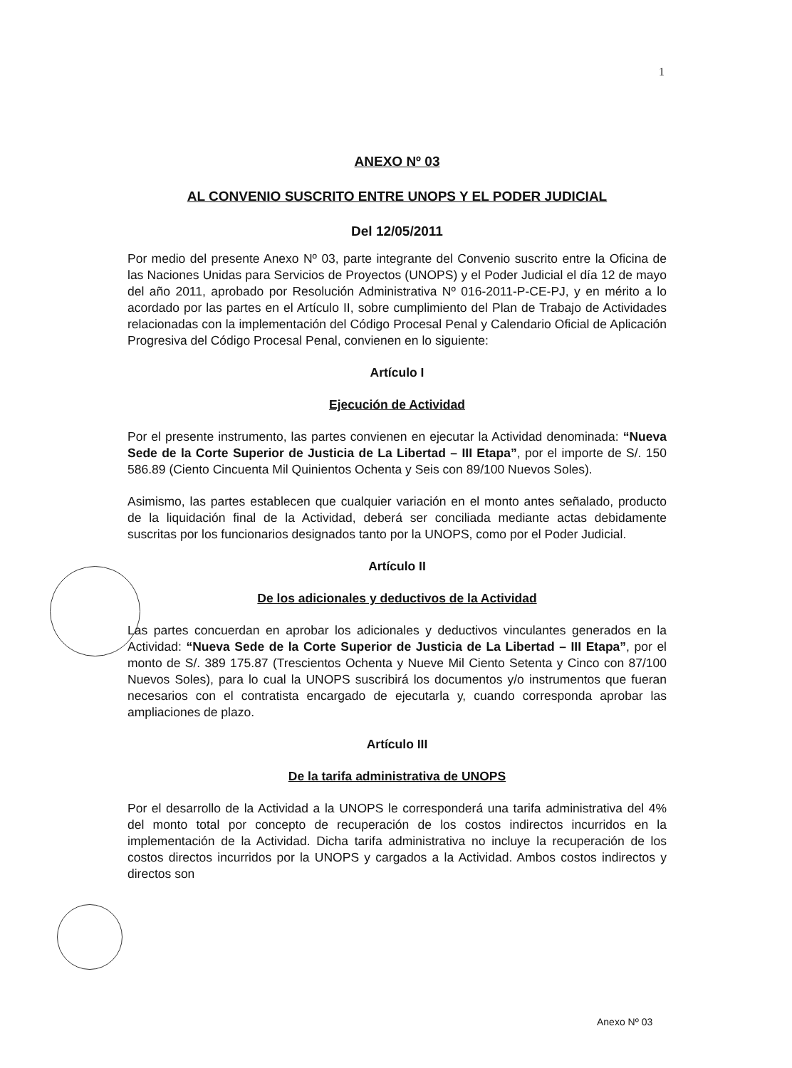1
ANEXO Nº 03
AL CONVENIO SUSCRITO ENTRE UNOPS Y EL PODER JUDICIAL
Del 12/05/2011
Por medio del presente Anexo Nº 03, parte integrante del Convenio suscrito entre la Oficina de las Naciones Unidas para Servicios de Proyectos (UNOPS) y el Poder Judicial el día 12 de mayo del año 2011, aprobado por Resolución Administrativa Nº 016-2011-P-CE-PJ, y en mérito a lo acordado por las partes en el Artículo II, sobre cumplimiento del Plan de Trabajo de Actividades relacionadas con la implementación del Código Procesal Penal y Calendario Oficial de Aplicación Progresiva del Código Procesal Penal, convienen en lo siguiente:
Artículo I
Ejecución de Actividad
Por el presente instrumento, las partes convienen en ejecutar la Actividad denominada: “Nueva Sede de la Corte Superior de Justicia de La Libertad – III Etapa”, por el importe de S/. 150 586.89 (Ciento Cincuenta Mil Quinientos Ochenta y Seis con 89/100 Nuevos Soles).
Asimismo, las partes establecen que cualquier variación en el monto antes señalado, producto de la liquidación final de la Actividad, deberá ser conciliada mediante actas debidamente suscritas por los funcionarios designados tanto por la UNOPS, como por el Poder Judicial.
Artículo II
De los adicionales y deductivos de la Actividad
Las partes concuerdan en aprobar los adicionales y deductivos vinculantes generados en la Actividad: “Nueva Sede de la Corte Superior de Justicia de La Libertad – III Etapa”, por el monto de S/. 389 175.87 (Trescientos Ochenta y Nueve Mil Ciento Setenta y Cinco con 87/100 Nuevos Soles), para lo cual la UNOPS suscribirá los documentos y/o instrumentos que fueran necesarios con el contratista encargado de ejecutarla y, cuando corresponda aprobar las ampliaciones de plazo.
Artículo III
De la tarifa administrativa de UNOPS
Por el desarrollo de la Actividad a la UNOPS le corresponderá una tarifa administrativa del 4% del monto total por concepto de recuperación de los costos indirectos incurridos en la implementación de la Actividad. Dicha tarifa administrativa no incluye la recuperación de los costos directos incurridos por la UNOPS y cargados a la Actividad. Ambos costos indirectos y directos son
Anexo Nº 03